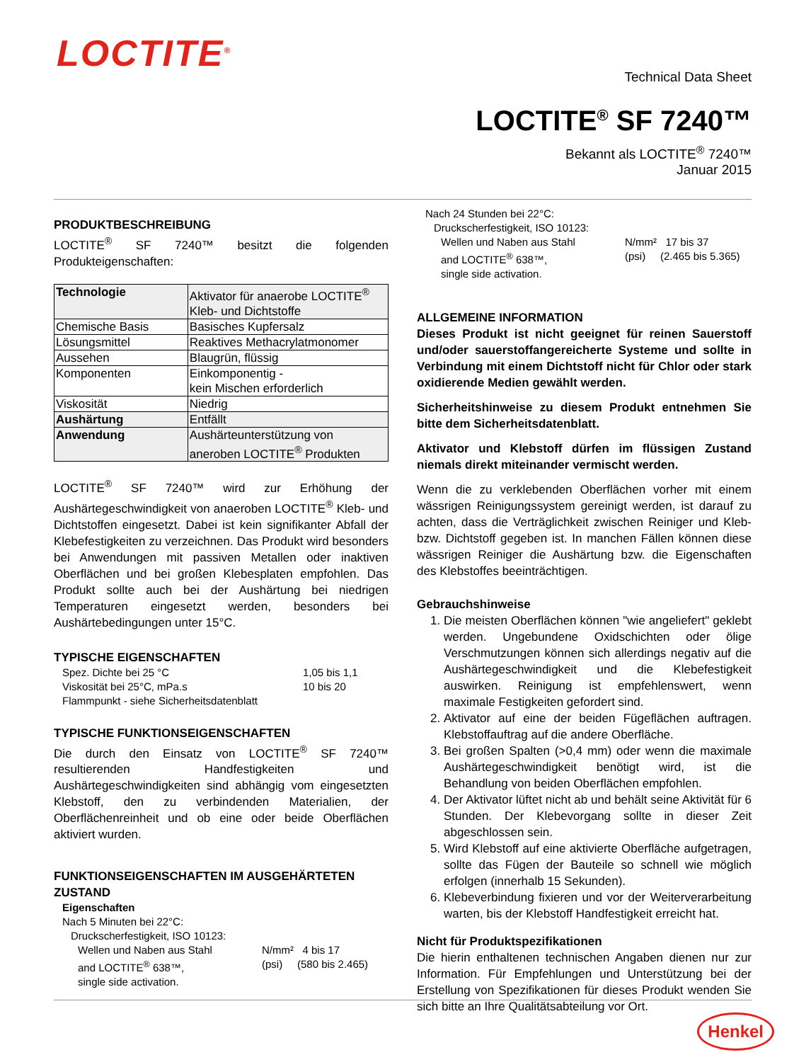LOCTITE<sup>®</sup>
Technical Data Sheet
LOCTITE<sup>®</sup> SF 7240™
Bekannt als LOCTITE<sup>®</sup> 7240™
Januar 2015
PRODUKTBESCHREIBUNG
LOCTITE<sup>®</sup> SF 7240™ besitzt die folgenden Produkteigenschaften:
| Technologie | Aktivator für anaerobe LOCTITE<sup>®</sup> Kleb- und Dichtstoffe |
| Chemische Basis | Basisches Kupfersalz |
| Lösungsmittel | Reaktives Methacrylatmonomer |
| Aussehen | Blaugrün, flüssig |
| Komponenten | Einkomponentig - kein Mischen erforderlich |
| Viskosität | Niedrig |
| Aushärtung | Entfällt |
| Anwendung | Aushärteunterstützung von aneroben LOCTITE<sup>®</sup> Produkten |
LOCTITE<sup>®</sup> SF 7240™ wird zur Erhöhung der Aushärtegeschwindigkeit von anaeroben LOCTITE<sup>®</sup> Kleb- und Dichtstoffen eingesetzt. Dabei ist kein signifikanter Abfall der Klebefestigkeiten zu verzeichnen. Das Produkt wird besonders bei Anwendungen mit passiven Metallen oder inaktiven Oberflächen und bei großen Klebesplaten empfohlen. Das Produkt sollte auch bei der Aushärtung bei niedrigen Temperaturen eingesetzt werden, besonders bei Aushärtebedingungen unter 15°C.
TYPISCHE EIGENSCHAFTEN
Spez. Dichte bei 25 °C 1,05 bis 1,1
Viskosität bei 25°C, mPa.s 10 bis 20
Flammpunkt - siehe Sicherheitsdatenblatt
TYPISCHE FUNKTIONSEIGENSCHAFTEN
Die durch den Einsatz von LOCTITE<sup>®</sup> SF 7240™ resultierenden Handfestigkeiten und Aushärtegeschwindigkeiten sind abhängig vom eingesetzten Klebstoff, den zu verbindenden Materialien, der Oberflächenreinheit und ob eine oder beide Oberflächen aktiviert wurden.
FUNKTIONSEIGENSCHAFTEN IM AUSGEHÄRTETEN ZUSTAND
Eigenschaften
Nach 5 Minuten bei 22°C:
Druckscherfestigkeit, ISO 10123:
Wellen und Naben aus Stahl
and LOCTITE<sup>®</sup> 638™,
single side activation. N/mm² 4 bis 17
(psi) (580 bis 2.465)
Nach 24 Stunden bei 22°C:
Druckscherfestigkeit, ISO 10123:
Wellen und Naben aus Stahl
and LOCTITE<sup>®</sup> 638™,
single side activation. N/mm² 17 bis 37
(psi) (2.465 bis 5.365)
ALLGEMEINE INFORMATION
Dieses Produkt ist nicht geeignet für reinen Sauerstoff und/oder sauerstoffangereicherte Systeme und sollte in Verbindung mit einem Dichtstoff nicht für Chlor oder stark oxidierende Medien gewählt werden.
Sicherheitshinweise zu diesem Produkt entnehmen Sie bitte dem Sicherheitsdatenblatt.
Aktivator und Klebstoff dürfen im flüssigen Zustand niemals direkt miteinander vermischt werden.
Wenn die zu verklebenden Oberflächen vorher mit einem wässrigen Reinigungssystem gereinigt werden, ist darauf zu achten, dass die Verträglichkeit zwischen Reiniger und Kleb- bzw. Dichtstoff gegeben ist. In manchen Fällen können diese wässrigen Reiniger die Aushärtung bzw. die Eigenschaften des Klebstoffes beeinträchtigen.
Gebrauchshinweise
1. Die meisten Oberflächen können "wie angeliefert" geklebt werden. Ungebundene Oxidschichten oder ölige Verschmutzungen können sich allerdings negativ auf die Aushärtegeschwindigkeit und die Klebefestigkeit auswirken. Reinigung ist empfehlenswert, wenn maximale Festigkeiten gefordert sind.
2. Aktivator auf eine der beiden Fügeflächen auftragen. Klebstoffauftrag auf die andere Oberfläche.
3. Bei großen Spalten (>0,4 mm) oder wenn die maximale Aushärtegeschwindigkeit benötigt wird, ist die Behandlung von beiden Oberflächen empfohlen.
4. Der Aktivator lüftet nicht ab und behält seine Aktivität für 6 Stunden. Der Klebevorgang sollte in dieser Zeit abgeschlossen sein.
5. Wird Klebstoff auf eine aktivierte Oberfläche aufgetragen, sollte das Fügen der Bauteile so schnell wie möglich erfolgen (innerhalb 15 Sekunden).
6. Klebeverbindung fixieren und vor der Weiterverarbeitung warten, bis der Klebstoff Handfestigkeit erreicht hat.
Nicht für Produktspezifikationen
Die hierin enthaltenen technischen Angaben dienen nur zur Information. Für Empfehlungen und Unterstützung bei der Erstellung von Spezifikationen für dieses Produkt wenden Sie sich bitte an Ihre Qualitätsabteilung vor Ort.
Henkel